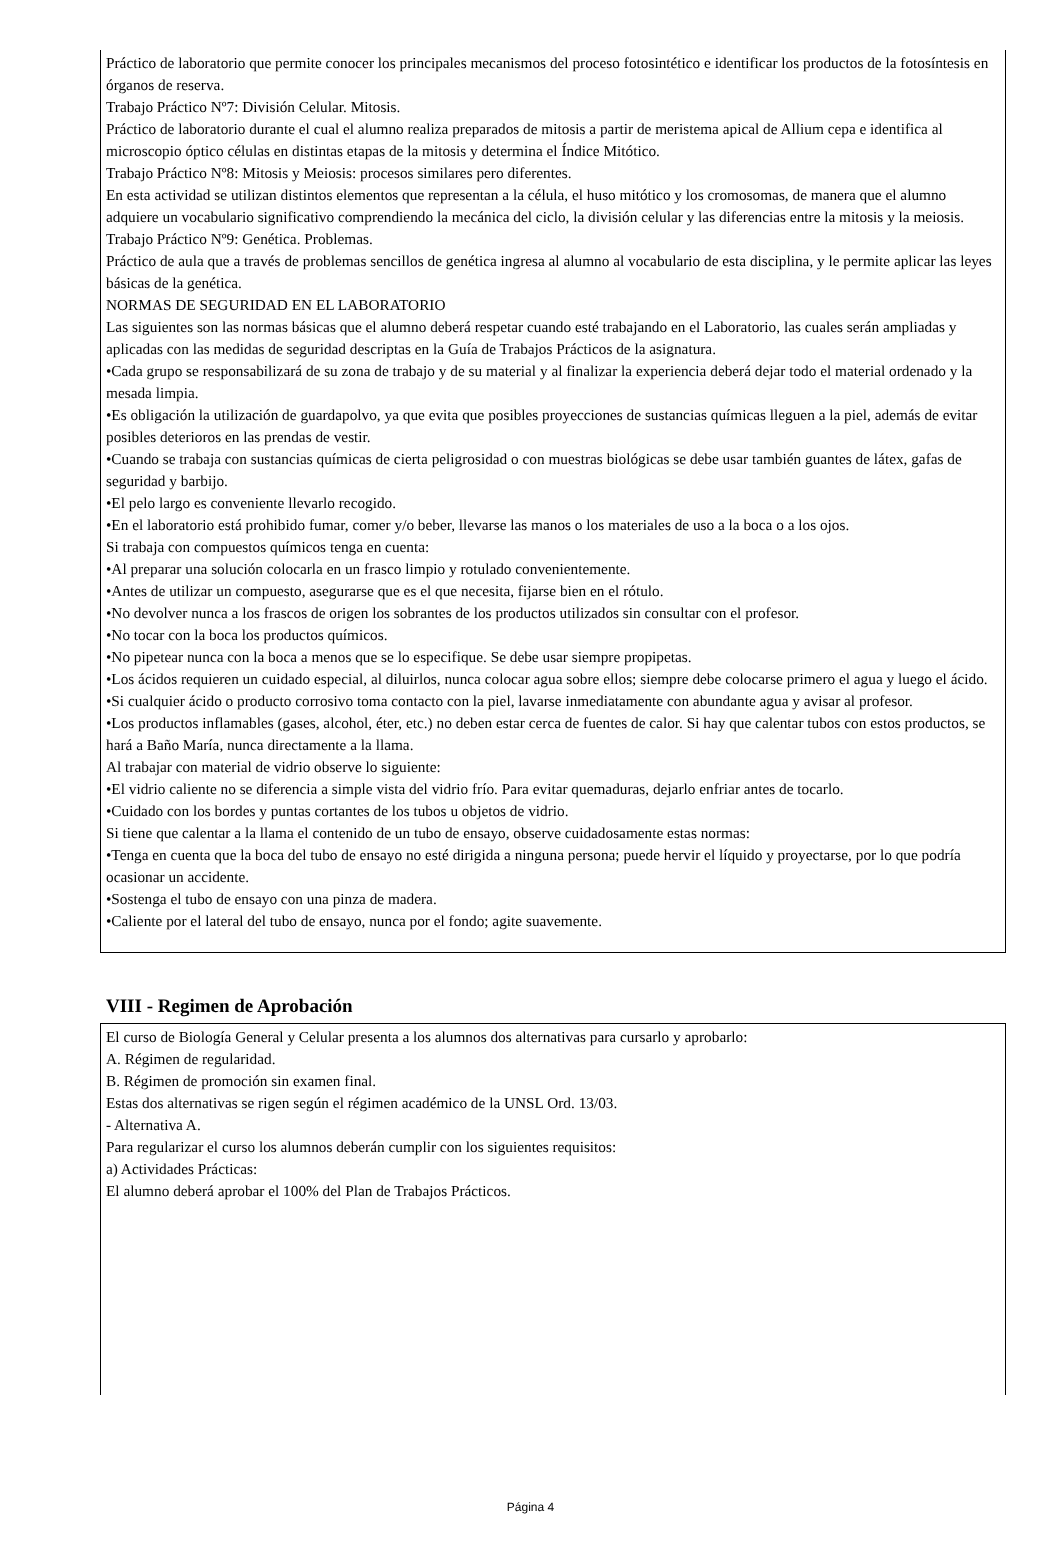Práctico de laboratorio que permite conocer los principales mecanismos del proceso fotosintético e identificar los productos de la fotosíntesis en órganos de reserva.
Trabajo Práctico Nº7: División Celular. Mitosis.
Práctico de laboratorio durante el cual el alumno realiza preparados de mitosis a partir de meristema apical de Allium cepa e identifica al microscopio óptico células en distintas etapas de la mitosis y determina el Índice Mitótico.
Trabajo Práctico Nº8: Mitosis y Meiosis: procesos similares pero diferentes.
En esta actividad se utilizan distintos elementos que representan a la célula, el huso mitótico y los cromosomas, de manera que el alumno adquiere un vocabulario significativo comprendiendo la mecánica del ciclo, la división celular y las diferencias entre la mitosis y la meiosis.
Trabajo Práctico Nº9: Genética. Problemas.
Práctico de aula que a través de problemas sencillos de genética ingresa al alumno al vocabulario de esta disciplina, y le permite aplicar las leyes básicas de la genética.
NORMAS DE SEGURIDAD EN EL LABORATORIO
Las siguientes son las normas básicas que el alumno deberá respetar cuando esté trabajando en el Laboratorio, las cuales serán ampliadas y aplicadas con las medidas de seguridad descriptas en la Guía de Trabajos Prácticos de la asignatura.
•Cada grupo se responsabilizará de su zona de trabajo y de su material y al finalizar la experiencia deberá dejar todo el material ordenado y la mesada limpia.
•Es obligación la utilización de guardapolvo, ya que evita que posibles proyecciones de sustancias químicas lleguen a la piel, además de evitar posibles deterioros en las prendas de vestir.
•Cuando se trabaja con sustancias químicas de cierta peligrosidad o con muestras biológicas se debe usar también guantes de látex, gafas de seguridad y barbijo.
•El pelo largo es conveniente llevarlo recogido.
•En el laboratorio está prohibido fumar, comer y/o beber, llevarse las manos o los materiales de uso a la boca o a los ojos.
Si trabaja con compuestos químicos tenga en cuenta:
•Al preparar una solución colocarla en un frasco limpio y rotulado convenientemente.
•Antes de utilizar un compuesto, asegurarse que es el que necesita, fijarse bien en el rótulo.
•No devolver nunca a los frascos de origen los sobrantes de los productos utilizados sin consultar con el profesor.
•No tocar con la boca los productos químicos.
•No pipetear nunca con la boca a menos que se lo especifique. Se debe usar siempre propipetas.
•Los ácidos requieren un cuidado especial, al diluirlos, nunca colocar agua sobre ellos; siempre debe colocarse primero el agua y luego el ácido.
•Si cualquier ácido o producto corrosivo toma contacto con la piel, lavarse inmediatamente con abundante agua y avisar al profesor.
•Los productos inflamables (gases, alcohol, éter, etc.) no deben estar cerca de fuentes de calor. Si hay que calentar tubos con estos productos, se hará a Baño María, nunca directamente a la llama.
Al trabajar con material de vidrio observe lo siguiente:
•El vidrio caliente no se diferencia a simple vista del vidrio frío. Para evitar quemaduras, dejarlo enfriar antes de tocarlo.
•Cuidado con los bordes y puntas cortantes de los tubos u objetos de vidrio.
Si tiene que calentar a la llama el contenido de un tubo de ensayo, observe cuidadosamente estas normas:
•Tenga en cuenta que la boca del tubo de ensayo no esté dirigida a ninguna persona; puede hervir el líquido y proyectarse, por lo que podría ocasionar un accidente.
•Sostenga el tubo de ensayo con una pinza de madera.
•Caliente por el lateral del tubo de ensayo, nunca por el fondo; agite suavemente.
VIII - Regimen de Aprobación
El curso de Biología General y Celular presenta a los alumnos dos alternativas para cursarlo y aprobarlo:
A. Régimen de regularidad.
B. Régimen de promoción sin examen final.
Estas dos alternativas se rigen según el régimen académico de la UNSL Ord. 13/03.
- Alternativa A.
Para regularizar el curso los alumnos deberán cumplir con los siguientes requisitos:
a) Actividades Prácticas:
El alumno deberá aprobar el 100% del Plan de Trabajos Prácticos.
Página 4